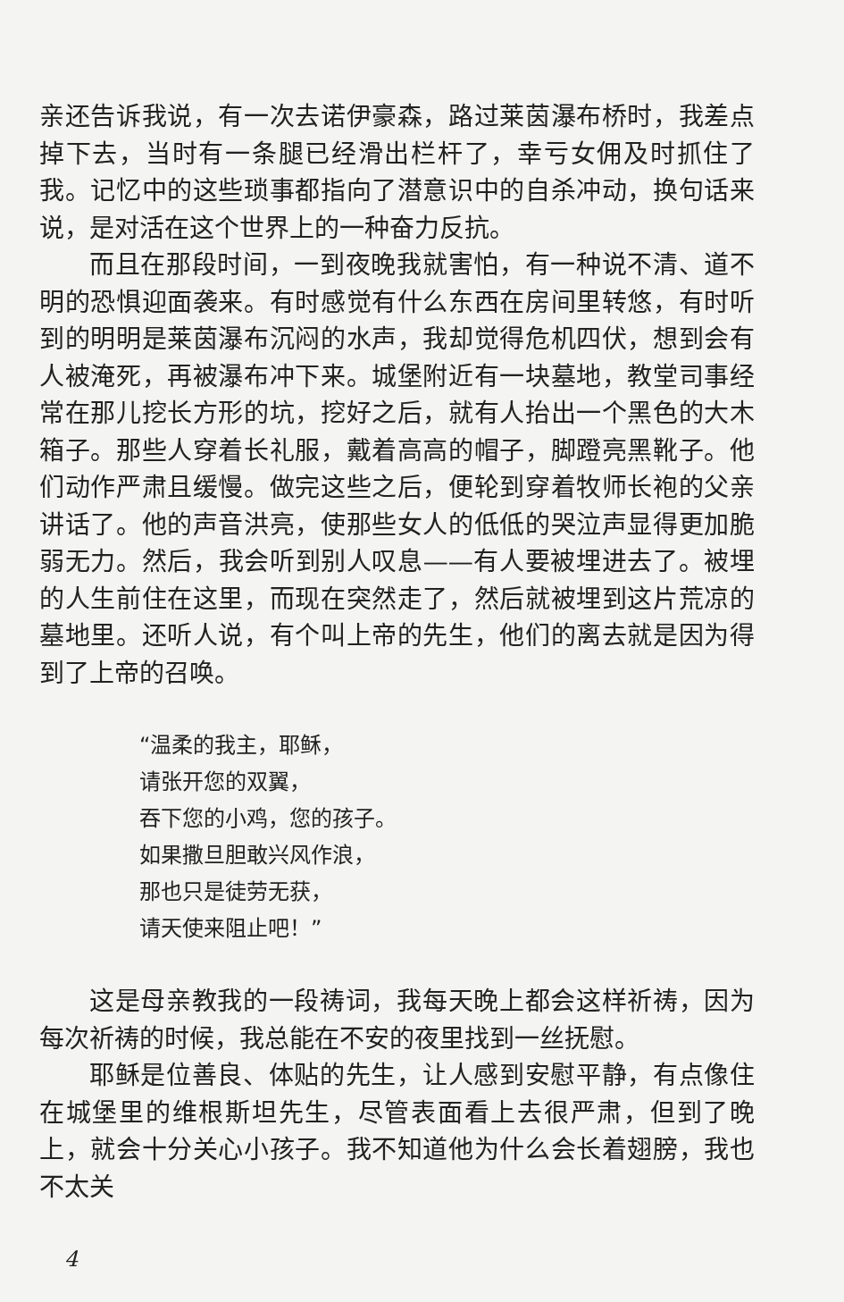亲还告诉我说，有一次去诺伊豪森，路过莱茵瀑布桥时，我差点掉下去，当时有一条腿已经滑出栏杆了，幸亏女佣及时抓住了我。记忆中的这些琐事都指向了潜意识中的自杀冲动，换句话来说，是对活在这个世界上的一种奋力反抗。
而且在那段时间，一到夜晚我就害怕，有一种说不清、道不明的恐惧迎面袭来。有时感觉有什么东西在房间里转悠，有时听到的明明是莱茵瀑布沉闷的水声，我却觉得危机四伏，想到会有人被淹死，再被瀑布冲下来。城堡附近有一块墓地，教堂司事经常在那儿挖长方形的坑，挖好之后，就有人抬出一个黑色的大木箱子。那些人穿着长礼服，戴着高高的帽子，脚蹬亮黑靴子。他们动作严肃且缓慢。做完这些之后，便轮到穿着牧师长袍的父亲讲话了。他的声音洪亮，使那些女人的低低的哭泣声显得更加脆弱无力。然后，我会听到别人叹息——有人要被埋进去了。被埋的人生前住在这里，而现在突然走了，然后就被埋到这片荒凉的墓地里。还听人说，有个叫上帝的先生，他们的离去就是因为得到了上帝的召唤。
“温柔的我主，耶稣，
请张开您的双翼，
吞下您的小鸡，您的孩子。
如果撒旦胆敢兴风作浪，
那也只是徒劳无获，
请天使来阻止吧！”
这是母亲教我的一段祷词，我每天晚上都会这样祈祷，因为每次祈祷的时候，我总能在不安的夜里找到一丝抚慰。
耶稣是位善良、体贴的先生，让人感到安慰平静，有点像住在城堡里的维根斯坦先生，尽管表面看上去很严肃，但到了晚上，就会十分关心小孩子。我不知道他为什么会长着翅膀，我也不太关
4